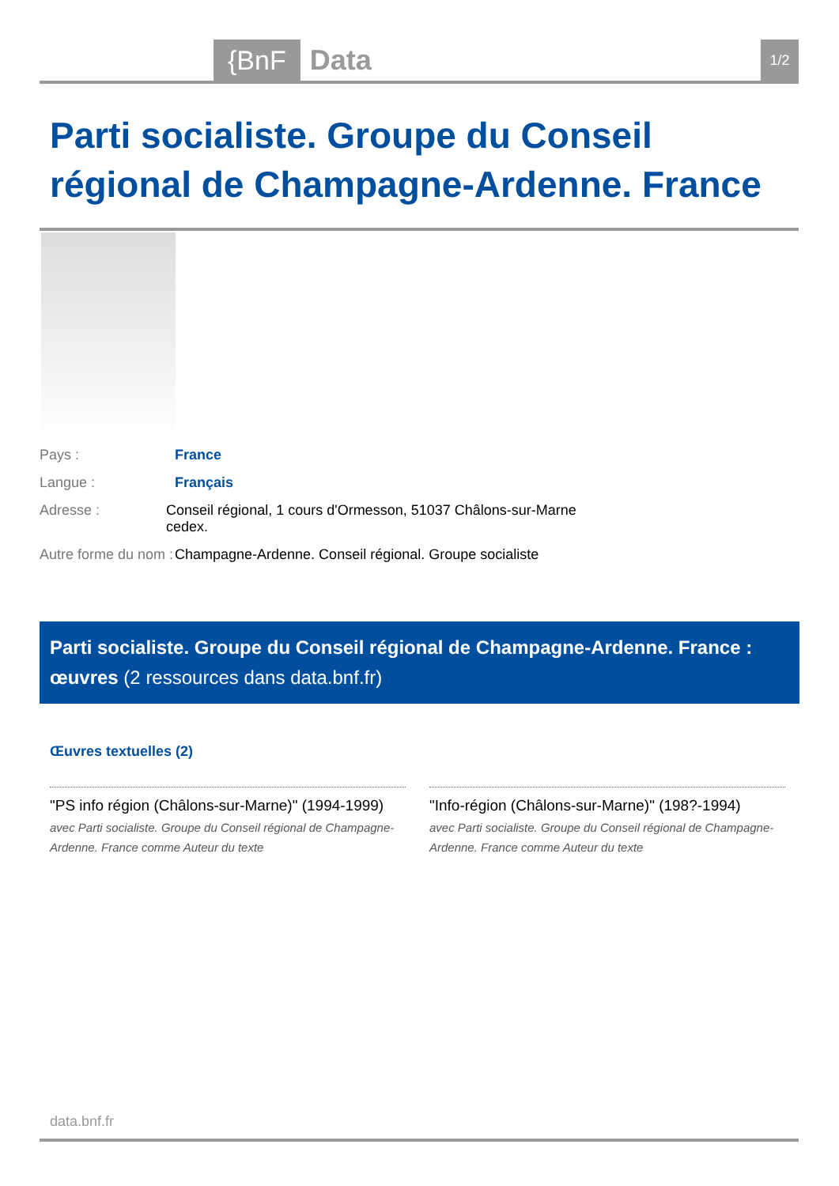{BnF Data 1/2
Parti socialiste. Groupe du Conseil régional de Champagne-Ardenne. France
Pays : France
Langue : Français
Adresse : Conseil régional, 1 cours d'Ormesson, 51037 Châlons-sur-Marne cedex.
Autre forme du nom : Champagne-Ardenne. Conseil régional. Groupe socialiste
Parti socialiste. Groupe du Conseil régional de Champagne-Ardenne. France : œuvres (2 ressources dans data.bnf.fr)
Œuvres textuelles (2)
"PS info région (Châlons-sur-Marne)" (1994-1999)
avec Parti socialiste. Groupe du Conseil régional de Champagne-Ardenne. France comme Auteur du texte
"Info-région (Châlons-sur-Marne)" (198?-1994)
avec Parti socialiste. Groupe du Conseil régional de Champagne-Ardenne. France comme Auteur du texte
data.bnf.fr